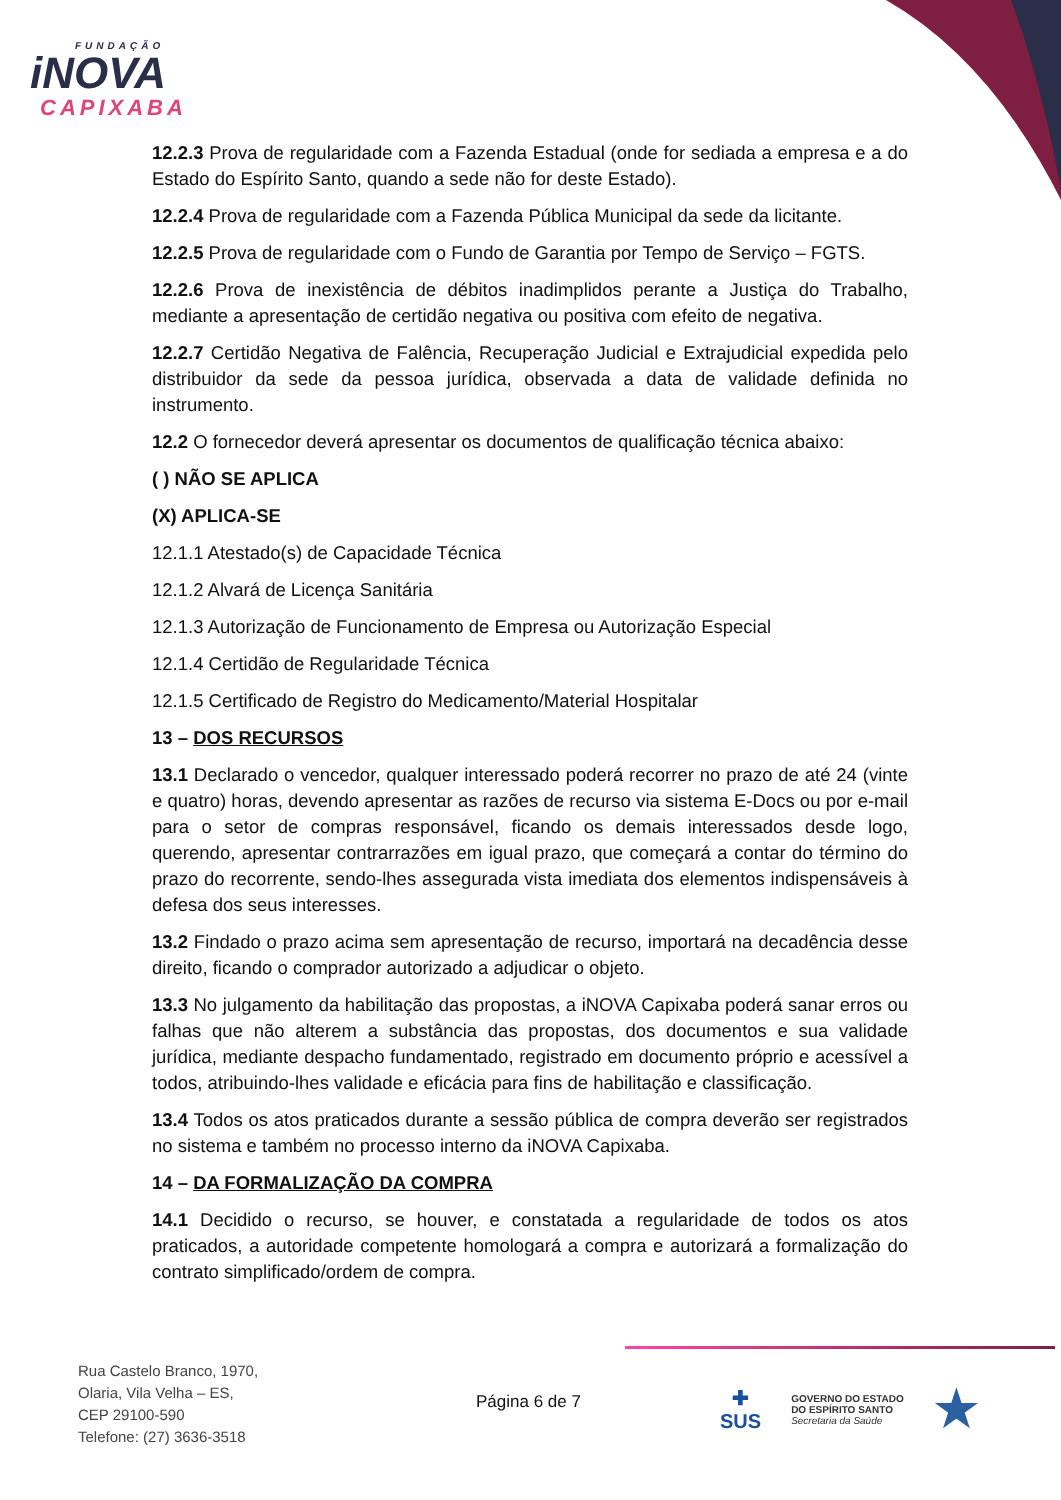FUNDAÇÃO
iNOVA
CAPIXABA
12.2.3 Prova de regularidade com a Fazenda Estadual (onde for sediada a empresa e a do Estado do Espírito Santo, quando a sede não for deste Estado).
12.2.4 Prova de regularidade com a Fazenda Pública Municipal da sede da licitante.
12.2.5 Prova de regularidade com o Fundo de Garantia por Tempo de Serviço – FGTS.
12.2.6 Prova de inexistência de débitos inadimplidos perante a Justiça do Trabalho, mediante a apresentação de certidão negativa ou positiva com efeito de negativa.
12.2.7 Certidão Negativa de Falência, Recuperação Judicial e Extrajudicial expedida pelo distribuidor da sede da pessoa jurídica, observada a data de validade definida no instrumento.
12.2 O fornecedor deverá apresentar os documentos de qualificação técnica abaixo:
( ) NÃO SE APLICA
(X) APLICA-SE
12.1.1 Atestado(s) de Capacidade Técnica
12.1.2 Alvará de Licença Sanitária
12.1.3 Autorização de Funcionamento de Empresa ou Autorização Especial
12.1.4 Certidão de Regularidade Técnica
12.1.5 Certificado de Registro do Medicamento/Material Hospitalar
13 – DOS RECURSOS
13.1 Declarado o vencedor, qualquer interessado poderá recorrer no prazo de até 24 (vinte e quatro) horas, devendo apresentar as razões de recurso via sistema E-Docs ou por e-mail para o setor de compras responsável, ficando os demais interessados desde logo, querendo, apresentar contrarrazões em igual prazo, que começará a contar do término do prazo do recorrente, sendo-lhes assegurada vista imediata dos elementos indispensáveis à defesa dos seus interesses.
13.2 Findado o prazo acima sem apresentação de recurso, importará na decadência desse direito, ficando o comprador autorizado a adjudicar o objeto.
13.3 No julgamento da habilitação das propostas, a iNOVA Capixaba poderá sanar erros ou falhas que não alterem a substância das propostas, dos documentos e sua validade jurídica, mediante despacho fundamentado, registrado em documento próprio e acessível a todos, atribuindo-lhes validade e eficácia para fins de habilitação e classificação.
13.4 Todos os atos praticados durante a sessão pública de compra deverão ser registrados no sistema e também no processo interno da iNOVA Capixaba.
14 – DA FORMALIZAÇÃO DA COMPRA
14.1 Decidido o recurso, se houver, e constatada a regularidade de todos os atos praticados, a autoridade competente homologará a compra e autorizará a formalização do contrato simplificado/ordem de compra.
Rua Castelo Branco, 1970,
Olaria, Vila Velha – ES,
CEP 29100-590
Telefone: (27) 3636-3518
Página 6 de 7
✚
SUS
GOVERNO DO ESTADO
DO ESPÍRITO SANTO
Secretaria da Saúde
★